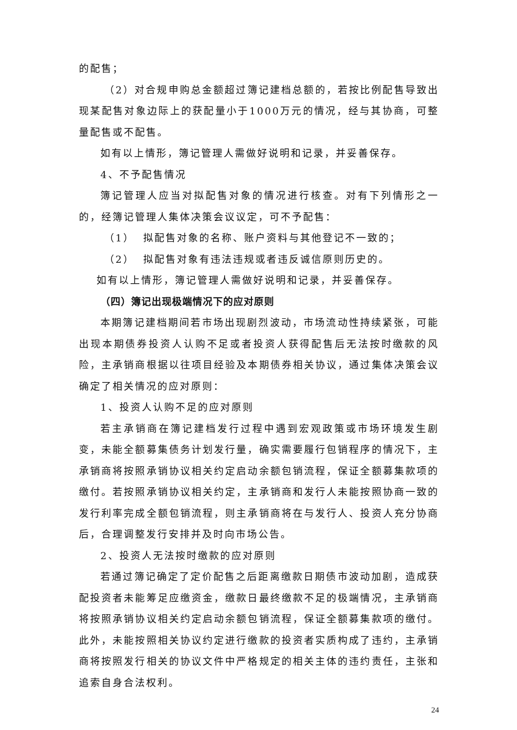的配售；
（2）对合规申购总金额超过簿记建档总额的，若按比例配售导致出现某配售对象边际上的获配量小于1000万元的情况，经与其协商，可整量配售或不配售。
如有以上情形，簿记管理人需做好说明和记录，并妥善保存。
4、不予配售情况
簿记管理人应当对拟配售对象的情况进行核查。对有下列情形之一的，经簿记管理人集体决策会议议定，可不予配售：
（1） 拟配售对象的名称、账户资料与其他登记不一致的；
（2） 拟配售对象有违法违规或者违反诚信原则历史的。
如有以上情形，簿记管理人需做好说明和记录，并妥善保存。
（四）簿记出现极端情况下的应对原则
本期簿记建档期间若市场出现剧烈波动，市场流动性持续紧张，可能出现本期债券投资人认购不足或者投资人获得配售后无法按时缴款的风险，主承销商根据以往项目经验及本期债券相关协议，通过集体决策会议确定了相关情况的应对原则：
1、投资人认购不足的应对原则
若主承销商在簿记建档发行过程中遇到宏观政策或市场环境发生剧变，未能全额募集债务计划发行量，确实需要履行包销程序的情况下，主承销商将按照承销协议相关约定启动余额包销流程，保证全额募集款项的缴付。若按照承销协议相关约定，主承销商和发行人未能按照协商一致的发行利率完成全额包销流程，则主承销商将在与发行人、投资人充分协商后，合理调整发行安排并及时向市场公告。
2、投资人无法按时缴款的应对原则
若通过簿记确定了定价配售之后距离缴款日期债市波动加剧，造成获配投资者未能筹足应缴资金，缴款日最终缴款不足的极端情况，主承销商将按照承销协议相关约定启动余额包销流程，保证全额募集款项的缴付。此外，未能按照相关协议约定进行缴款的投资者实质构成了违约，主承销商将按照发行相关的协议文件中严格规定的相关主体的违约责任，主张和追索自身合法权利。
24